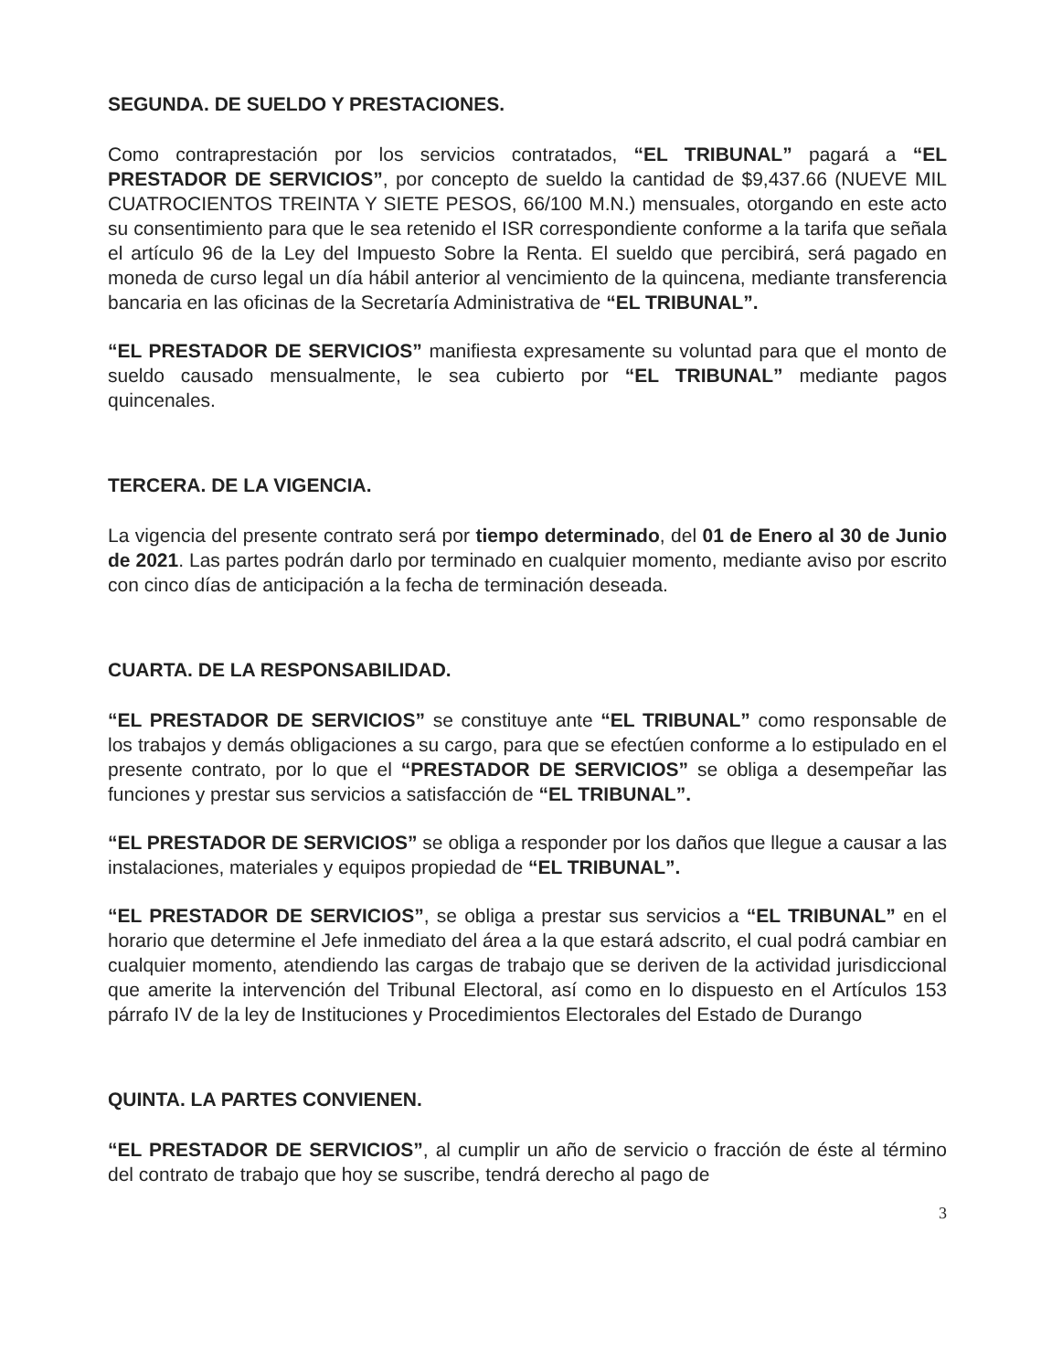SEGUNDA. DE SUELDO Y PRESTACIONES.
Como contraprestación por los servicios contratados, “EL TRIBUNAL” pagará a “EL PRESTADOR DE SERVICIOS”, por concepto de sueldo la cantidad de $9,437.66 (NUEVE MIL CUATROCIENTOS TREINTA Y SIETE PESOS, 66/100 M.N.) mensuales, otorgando en este acto su consentimiento para que le sea retenido el ISR correspondiente conforme a la tarifa que señala el artículo 96 de la Ley del Impuesto Sobre la Renta. El sueldo que percibirá, será pagado en moneda de curso legal un día hábil anterior al vencimiento de la quincena, mediante transferencia bancaria en las oficinas de la Secretaría Administrativa de “EL TRIBUNAL”.
“EL PRESTADOR DE SERVICIOS” manifiesta expresamente su voluntad para que el monto de sueldo causado mensualmente, le sea cubierto por “EL TRIBUNAL” mediante pagos quincenales.
TERCERA. DE LA VIGENCIA.
La vigencia del presente contrato será por tiempo determinado, del 01 de Enero al 30 de Junio de 2021. Las partes podrán darlo por terminado en cualquier momento, mediante aviso por escrito con cinco días de anticipación a la fecha de terminación deseada.
CUARTA. DE LA RESPONSABILIDAD.
“EL PRESTADOR DE SERVICIOS” se constituye ante “EL TRIBUNAL” como responsable de los trabajos y demás obligaciones a su cargo, para que se efectúen conforme a lo estipulado en el presente contrato, por lo que el “PRESTADOR DE SERVICIOS” se obliga a desempeñar las funciones y prestar sus servicios a satisfacción de “EL TRIBUNAL”.
“EL PRESTADOR DE SERVICIOS” se obliga a responder por los daños que llegue a causar a las instalaciones, materiales y equipos propiedad de “EL TRIBUNAL”.
“EL PRESTADOR DE SERVICIOS”, se obliga a prestar sus servicios a “EL TRIBUNAL” en el horario que determine el Jefe inmediato del área a la que estará adscrito, el cual podrá cambiar en cualquier momento, atendiendo las cargas de trabajo que se deriven de la actividad jurisdiccional que amerite la intervención del Tribunal Electoral, así como en lo dispuesto en el Artículos 153 párrafo IV de la ley de Instituciones y Procedimientos Electorales del Estado de Durango
QUINTA. LA PARTES CONVIENEN.
“EL PRESTADOR DE SERVICIOS”, al cumplir un año de servicio o fracción de éste al término del contrato de trabajo que hoy se suscribe, tendrá derecho al pago de
3